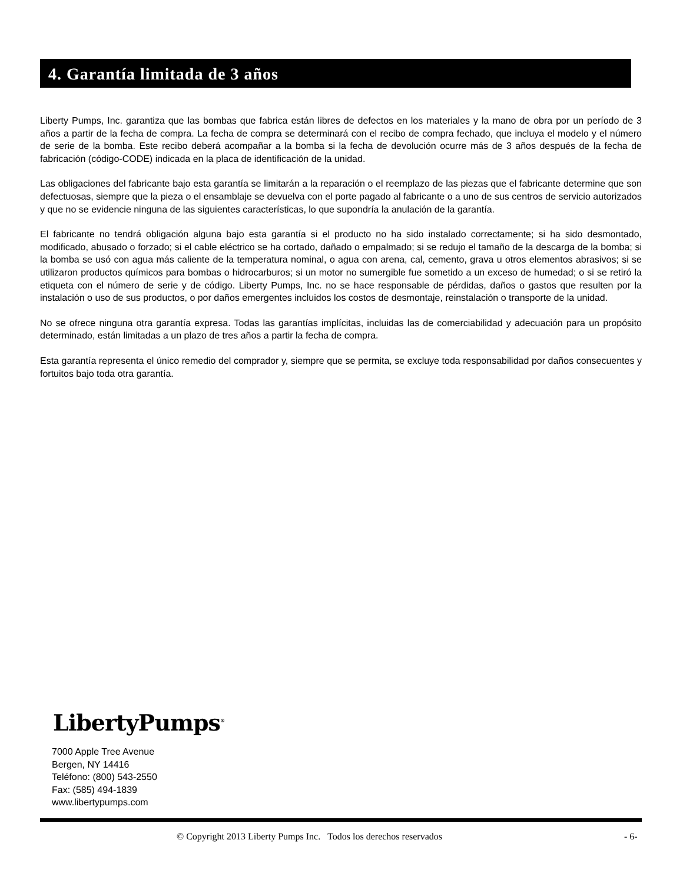4. Garantía limitada de 3 años
Liberty Pumps, Inc. garantiza que las bombas que fabrica están libres de defectos en los materiales y la mano de obra por un período de 3 años a partir de la fecha de compra. La fecha de compra se determinará con el recibo de compra fechado, que incluya el modelo y el número de serie de la bomba. Este recibo deberá acompañar a la bomba si la fecha de devolución ocurre más de 3 años después de la fecha de fabricación (código-CODE) indicada en la placa de identificación de la unidad.
Las obligaciones del fabricante bajo esta garantía se limitarán a la reparación o el reemplazo de las piezas que el fabricante determine que son defectuosas, siempre que la pieza o el ensamblaje se devuelva con el porte pagado al fabricante o a uno de sus centros de servicio autorizados y que no se evidencie ninguna de las siguientes características, lo que supondría la anulación de la garantía.
El fabricante no tendrá obligación alguna bajo esta garantía si el producto no ha sido instalado correctamente; si ha sido desmontado, modificado, abusado o forzado; si el cable eléctrico se ha cortado, dañado o empalmado; si se redujo el tamaño de la descarga de la bomba; si la bomba se usó con agua más caliente de la temperatura nominal, o agua con arena, cal, cemento, grava u otros elementos abrasivos; si se utilizaron productos químicos para bombas o hidrocarburos; si un motor no sumergible fue sometido a un exceso de humedad; o si se retiró la etiqueta con el número de serie y de código. Liberty Pumps, Inc. no se hace responsable de pérdidas, daños o gastos que resulten por la instalación o uso de sus productos, o por daños emergentes incluidos los costos de desmontaje, reinstalación o transporte de la unidad.
No se ofrece ninguna otra garantía expresa. Todas las garantías implícitas, incluidas las de comerciabilidad y adecuación para un propósito determinado, están limitadas a un plazo de tres años a partir la fecha de compra.
Esta garantía representa el único remedio del comprador y, siempre que se permita, se excluye toda responsabilidad por daños consecuentes y fortuitos bajo toda otra garantía.
LibertyPumps<sup>®</sup>
7000 Apple Tree Avenue
Bergen, NY 14416
Teléfono: (800) 543-2550
Fax: (585) 494-1839
www.libertypumps.com
© Copyright 2013 Liberty Pumps Inc. Todos los derechos reservados - 6-